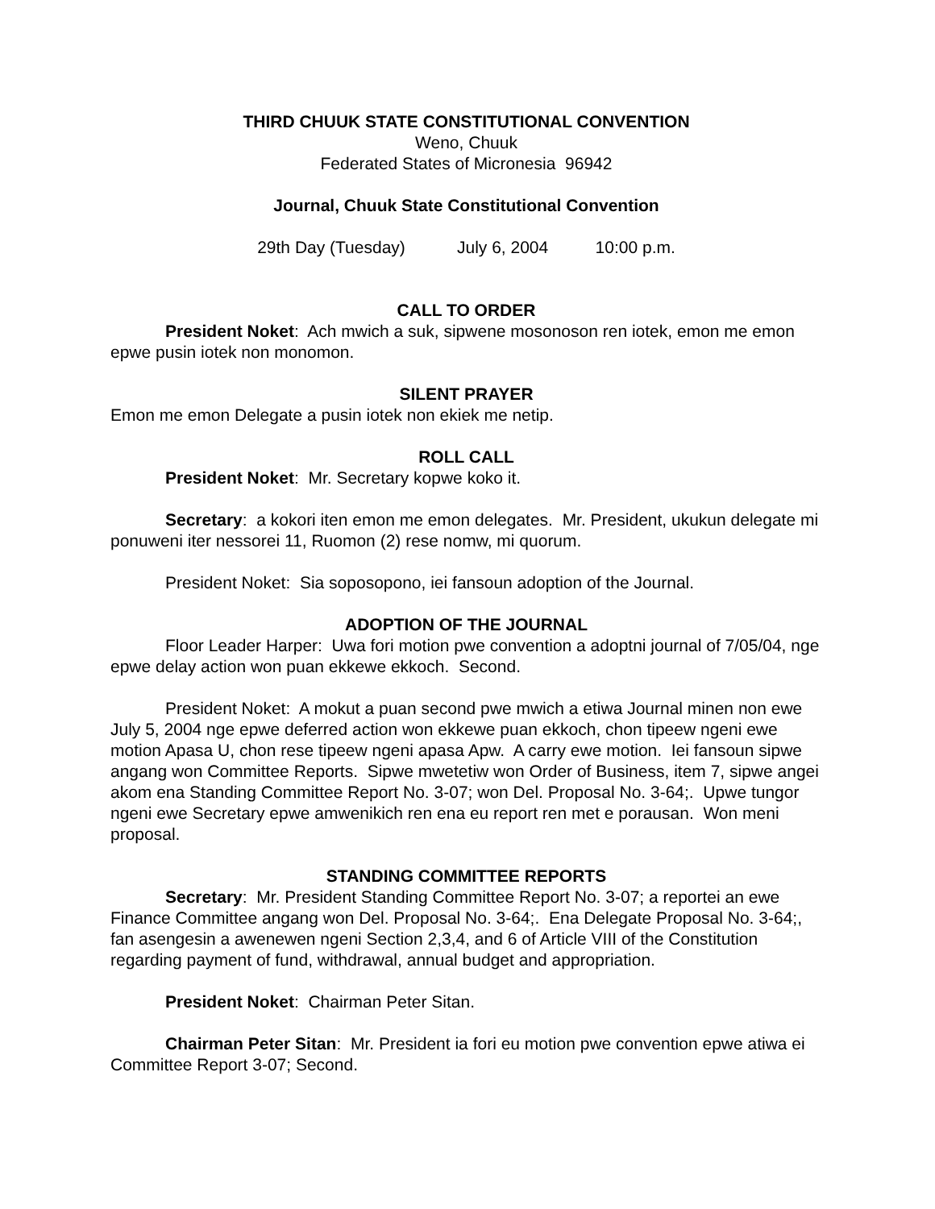THIRD CHUUK STATE CONSTITUTIONAL CONVENTION
Weno, Chuuk
Federated States of Micronesia 96942
Journal, Chuuk State Constitutional Convention
29th Day (Tuesday) July 6, 2004 10:00 p.m.
CALL TO ORDER
President Noket: Ach mwich a suk, sipwene mosonoson ren iotek, emon me emon epwe pusin iotek non monomon.
SILENT PRAYER
Emon me emon Delegate a pusin iotek non ekiek me netip.
ROLL CALL
President Noket: Mr. Secretary kopwe koko it.
Secretary: a kokori iten emon me emon delegates. Mr. President, ukukun delegate mi ponuweni iter nessorei 11, Ruomon (2) rese nomw, mi quorum.
President Noket: Sia soposopono, iei fansoun adoption of the Journal.
ADOPTION OF THE JOURNAL
Floor Leader Harper: Uwa fori motion pwe convention a adoptni journal of 7/05/04, nge epwe delay action won puan ekkewe ekkoch. Second.
President Noket: A mokut a puan second pwe mwich a etiwa Journal minen non ewe July 5, 2004 nge epwe deferred action won ekkewe puan ekkoch, chon tipeew ngeni ewe motion Apasa U, chon rese tipeew ngeni apasa Apw. A carry ewe motion. Iei fansoun sipwe angang won Committee Reports. Sipwe mwetetiw won Order of Business, item 7, sipwe angei akom ena Standing Committee Report No. 3-07; won Del. Proposal No. 3-64;. Upwe tungor ngeni ewe Secretary epwe amwenikich ren ena eu report ren met e porausan. Won meni proposal.
STANDING COMMITTEE REPORTS
Secretary: Mr. President Standing Committee Report No. 3-07; a reportei an ewe Finance Committee angang won Del. Proposal No. 3-64;. Ena Delegate Proposal No. 3-64;, fan asengesin a awenewen ngeni Section 2,3,4, and 6 of Article VIII of the Constitution regarding payment of fund, withdrawal, annual budget and appropriation.
President Noket: Chairman Peter Sitan.
Chairman Peter Sitan: Mr. President ia fori eu motion pwe convention epwe atiwa ei Committee Report 3-07; Second.